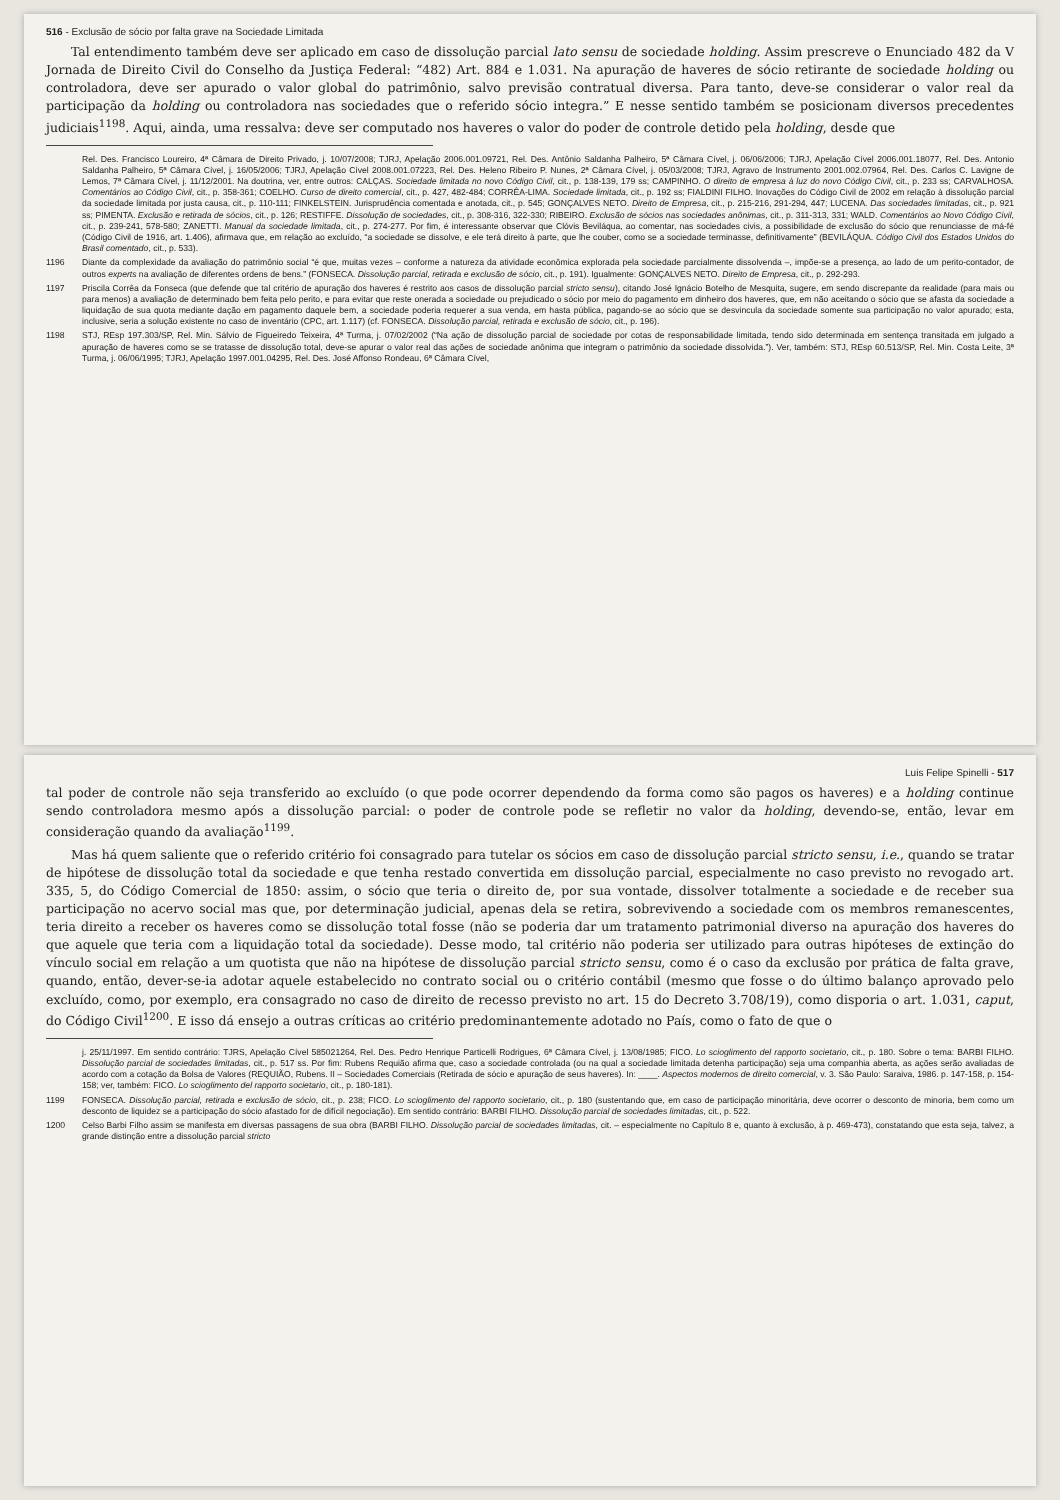516 - Exclusão de sócio por falta grave na Sociedade Limitada
Tal entendimento também deve ser aplicado em caso de dissolução parcial lato sensu de sociedade holding. Assim prescreve o Enunciado 482 da V Jornada de Direito Civil do Conselho da Justiça Federal: “482) Art. 884 e 1.031. Na apuração de haveres de sócio retirante de sociedade holding ou controladora, deve ser apurado o valor global do patrimônio, salvo previsão contratual diversa. Para tanto, deve-se considerar o valor real da participação da holding ou controladora nas sociedades que o referido sócio integra.” E nesse sentido também se posicionam diversos precedentes judiciais<sup>1198</sup>. Aqui, ainda, uma ressalva: deve ser computado nos haveres o valor do poder de controle detido pela holding, desde que
Rel. Des. Francisco Loureiro, 4ª Câmara de Direito Privado, j. 10/07/2008; TJRJ, Apelação 2006.001.09721, Rel. Des. Antônio Saldanha Palheiro, 5ª Câmara Cível, j. 06/06/2006; TJRJ, Apelação Cível 2006.001.18077, Rel. Des. Antonio Saldanha Palheiro, 5ª Câmara Cível, j. 16/05/2006; TJRJ, Apelação Cível 2008.001.07223, Rel. Des. Heleno Ribeiro P. Nunes, 2ª Câmara Cível, j. 05/03/2008; TJRJ, Agravo de Instrumento 2001.002.07964, Rel. Des. Carlos C. Lavigne de Lemos, 7ª Câmara Cível, j. 11/12/2001. Na doutrina, ver, entre outros: CALÇAS. Sociedade limitada no novo Código Civil, cit., p. 138-139, 179 ss; CAMPINHO. O direito de empresa à luz do novo Código Civil, cit., p. 233 ss; CARVALHOSA. Comentários ao Código Civil, cit., p. 358-361; COELHO. Curso de direito comercial, cit., p. 427, 482-484; CORRÊA-LIMA. Sociedade limitada, cit., p. 192 ss; FIALDINI FILHO. Inovações do Código Civil de 2002 em relação à dissolução parcial da sociedade limitada por justa causa, cit., p. 110-111; FINKELSTEIN. Jurisprudência comentada e anotada, cit., p. 545; GONÇALVES NETO. Direito de Empresa, cit., p. 215-216, 291-294, 447; LUCENA. Das sociedades limitadas, cit., p. 921 ss; PIMENTA. Exclusão e retirada de sócios, cit., p. 126; RESTIFFE. Dissolução de sociedades, cit., p. 308-316, 322-330; RIBEIRO. Exclusão de sócios nas sociedades anônimas, cit., p. 311-313, 331; WALD. Comentários ao Novo Código Civil, cit., p. 239-241, 578-580; ZANETTI. Manual da sociedade limitada, cit., p. 274-277. Por fim, é interessante observar que Clóvis Beviláqua, ao comentar, nas sociedades civis, a possibilidade de exclusão do sócio que renunciasse de má-fé (Código Civil de 1916, art. 1.406), afirmava que, em relação ao excluído, “a sociedade se dissolve, e ele terá direito à parte, que lhe couber, como se a sociedade terminasse, definitivamente” (BEVILÁQUA. Código Civil dos Estados Unidos do Brasil comentado, cit., p. 533).
1196 Diante da complexidade da avaliação do patrimônio social “é que, muitas vezes – conforme a natureza da atividade econômica explorada pela sociedade parcialmente dissolvenda –, impõe-se a presença, ao lado de um perito-contador, de outros experts na avaliação de diferentes ordens de bens.” (FONSECA. Dissolução parcial, retirada e exclusão de sócio, cit., p. 191). Igualmente: GONÇALVES NETO. Direito de Empresa, cit., p. 292-293.
1197 Priscila Corrêa da Fonseca (que defende que tal critério de apuração dos haveres é restrito aos casos de dissolução parcial stricto sensu), citando José Ignácio Botelho de Mesquita, sugere, em sendo discrepante da realidade (para mais ou para menos) a avaliação de determinado bem feita pelo perito, e para evitar que reste onerada a sociedade ou prejudicado o sócio por meio do pagamento em dinheiro dos haveres, que, em não aceitando o sócio que se afasta da sociedade a liquidação de sua quota mediante dação em pagamento daquele bem, a sociedade poderia requerer a sua venda, em hasta pública, pagando-se ao sócio que se desvincula da sociedade somente sua participação no valor apurado; esta, inclusive, seria a solução existente no caso de inventário (CPC, art. 1.117) (cf. FONSECA. Dissolução parcial, retirada e exclusão de sócio, cit., p. 196).
1198 STJ, REsp 197.303/SP, Rel. Min. Sálvio de Figueiredo Teixeira, 4ª Turma, j. 07/02/2002 (“Na ação de dissolução parcial de sociedade por cotas de responsabilidade limitada, tendo sido determinada em sentença transitada em julgado a apuração de haveres como se se tratasse de dissolução total, deve-se apurar o valor real das ações de sociedade anônima que integram o patrimônio da sociedade dissolvida.”). Ver, também: STJ, REsp 60.513/SP, Rel. Min. Costa Leite, 3ª Turma, j. 06/06/1995; TJRJ, Apelação 1997.001.04295, Rel. Des. José Affonso Rondeau, 6ª Câmara Cível,
Luis Felipe Spinelli - 517
tal poder de controle não seja transferido ao excluído (o que pode ocorrer dependendo da forma como são pagos os haveres) e a holding continue sendo controladora mesmo após a dissolução parcial: o poder de controle pode se refletir no valor da holding, devendo-se, então, levar em consideração quando da avaliação<sup>1199</sup>.
Mas há quem saliente que o referido critério foi consagrado para tutelar os sócios em caso de dissolução parcial stricto sensu, i.e., quando se tratar de hipótese de dissolução total da sociedade e que tenha restado convertida em dissolução parcial, especialmente no caso previsto no revogado art. 335, 5, do Código Comercial de 1850: assim, o sócio que teria o direito de, por sua vontade, dissolver totalmente a sociedade e de receber sua participação no acervo social mas que, por determinação judicial, apenas dela se retira, sobrevivendo a sociedade com os membros remanescentes, teria direito a receber os haveres como se dissolução total fosse (não se poderia dar um tratamento patrimonial diverso na apuração dos haveres do que aquele que teria com a liquidação total da sociedade). Desse modo, tal critério não poderia ser utilizado para outras hipóteses de extinção do vínculo social em relação a um quotista que não na hipótese de dissolução parcial stricto sensu, como é o caso da exclusão por prática de falta grave, quando, então, dever-se-ia adotar aquele estabelecido no contrato social ou o critério contábil (mesmo que fosse o do último balanço aprovado pelo excluído, como, por exemplo, era consagrado no caso de direito de recesso previsto no art. 15 do Decreto 3.708/19), como disporia o art. 1.031, caput, do Código Civil<sup>1200</sup>. E isso dá ensejo a outras críticas ao critério predominantemente adotado no País, como o fato de que o
j. 25/11/1997. Em sentido contrário: TJRS, Apelação Cível 585021264, Rel. Des. Pedro Henrique Particelli Rodrigues, 6ª Câmara Cível, j. 13/08/1985; FICO. Lo scioglimento del rapporto societario, cit., p. 180. Sobre o tema: BARBI FILHO. Dissolução parcial de sociedades limitadas, cit., p. 517 ss. Por fim: Rubens Requião afirma que, caso a sociedade controlada (ou na qual a sociedade limitada detenha participação) seja uma companhia aberta, as ações serão avaliadas de acordo com a cotação da Bolsa de Valores (REQUIÃO, Rubens. II – Sociedades Comerciais (Retirada de sócio e apuração de seus haveres). In: ____. Aspectos modernos de direito comercial, v. 3. São Paulo: Saraiva, 1986. p. 147-158, p. 154-158; ver, também: FICO. Lo scioglimento del rapporto societario, cit., p. 180-181).
1199 FONSECA. Dissolução parcial, retirada e exclusão de sócio, cit., p. 238; FICO. Lo scioglimento del rapporto societario, cit., p. 180 (sustentando que, em caso de participação minoritária, deve ocorrer o desconto de minoria, bem como um desconto de liquidez se a participação do sócio afastado for de difícil negociação). Em sentido contrário: BARBI FILHO. Dissolução parcial de sociedades limitadas, cit., p. 522.
1200 Celso Barbi Filho assim se manifesta em diversas passagens de sua obra (BARBI FILHO. Dissolução parcial de sociedades limitadas, cit. – especialmente no Capítulo 8 e, quanto à exclusão, à p. 469-473), constatando que esta seja, talvez, a grande distinção entre a dissolução parcial stricto